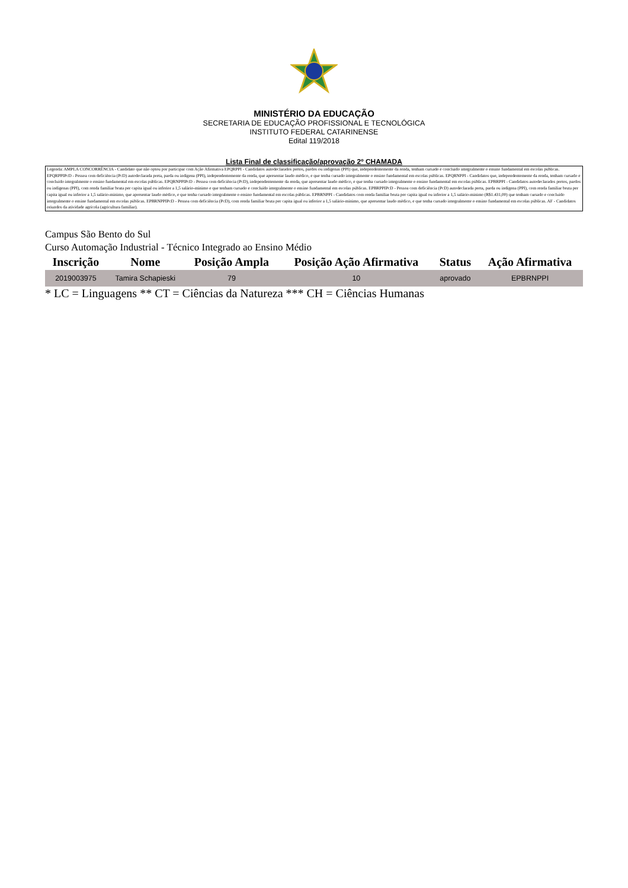MINISTÉRIO DA EDUCAÇÃO
SECRETARIA DE EDUCAÇÃO PROFISSIONAL E TECNOLÓGICA
INSTITUTO FEDERAL CATARINENSE
Edital 119/2018
Lista Final de classificação/aprovação 2º CHAMADA
Legenda: AMPLA CONCORRÊNCIA - Candidato que não optou por participar com Ação Afirmativa EPQRPPI - Candidatos autodeclarados pretos, pardos ou indígenas (PPI) que, independentemente da renda, tenham cursado e concluído integralmente o ensino fundamental em escolas públicas. EPQRPPIPcD - Pessoa com deficiência (PcD) autodeclarada preta, parda ou indígena (PPI), independentemente da renda, que apresentar laudo médico, e que tenha cursado integralmente o ensino fundamental em escolas públicas. EPQRNPPI - Candidatos que, independentemente da renda, tenham cursado e concluído integralmente o ensino fundamental em escolas públicas. EPQRNPPIPcD - Pessoa com deficiência (PcD), independentemente da renda, que apresentar laudo médico, e que tenha cursado integralmente o ensino fundamental em escolas públicas. EPBRPPI - Candidatos autodeclarados pretos, pardos ou indígenas (PPI), com renda familiar bruta per capita igual ou inferior a 1,5 salário-mínimo e que tenham cursado e concluído integralmente o ensino fundamental em escolas públicas. EPBRPPIPcD - Pessoa com deficiência (PcD) autodeclarada preta, parda ou indígena (PPI), com renda familiar bruta per capita igual ou inferior a 1,5 salário-mínimo, que apresentar laudo médico, e que tenha cursado integralmente o ensino fundamental em escolas públicas. EPBRNPPI - Candidatos com renda familiar bruta per capita igual ou inferior a 1,5 salário-mínimo (R$1.431,00) que tenham cursado e concluído integralmente o ensino fundamental em escolas públicas. EPBRNPPIPcD - Pessoa com deficiência (PcD), com renda familiar bruta per capita igual ou inferior a 1,5 salário-mínimo, que apresentar laudo médico, e que tenha cursado integralmente o ensino fundamental em escolas públicas. AF - Candidatos oriundos da atividade agrícola (agricultura familiar).
Campus São Bento do Sul
Curso Automação Industrial - Técnico Integrado ao Ensino Médio
| Inscrição | Nome | Posição Ampla | Posição Ação Afirmativa | Status | Ação Afirmativa |
| --- | --- | --- | --- | --- | --- |
| 2019003975 | Tamira Schapieski | 79 | 10 | aprovado | EPBRNPPI |
* LC = Linguagens ** CT = Ciências da Natureza *** CH = Ciências Humanas